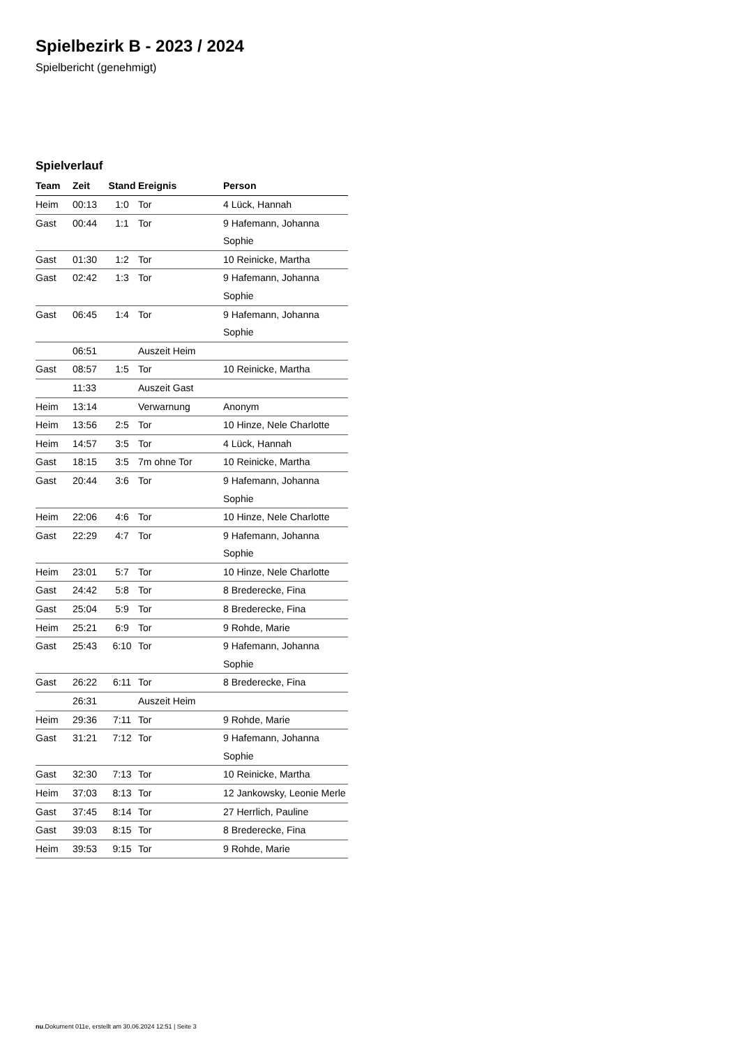Spielbezirk B - 2023 / 2024
Spielbericht (genehmigt)
Spielverlauf
| Team | Zeit | Stand | Ereignis | Person |
| --- | --- | --- | --- | --- |
| Heim | 00:13 | 1:0 | Tor | 4 Lück, Hannah |
| Gast | 00:44 | 1:1 | Tor | 9 Hafemann, Johanna Sophie |
| Gast | 01:30 | 1:2 | Tor | 10 Reinicke, Martha |
| Gast | 02:42 | 1:3 | Tor | 9 Hafemann, Johanna Sophie |
| Gast | 06:45 | 1:4 | Tor | 9 Hafemann, Johanna Sophie |
| | 06:51 | | Auszeit Heim | |
| Gast | 08:57 | 1:5 | Tor | 10 Reinicke, Martha |
| | 11:33 | | Auszeit Gast | |
| Heim | 13:14 | | Verwarnung | Anonym |
| Heim | 13:56 | 2:5 | Tor | 10 Hinze, Nele Charlotte |
| Heim | 14:57 | 3:5 | Tor | 4 Lück, Hannah |
| Gast | 18:15 | 3:5 | 7m ohne Tor | 10 Reinicke, Martha |
| Gast | 20:44 | 3:6 | Tor | 9 Hafemann, Johanna Sophie |
| Heim | 22:06 | 4:6 | Tor | 10 Hinze, Nele Charlotte |
| Gast | 22:29 | 4:7 | Tor | 9 Hafemann, Johanna Sophie |
| Heim | 23:01 | 5:7 | Tor | 10 Hinze, Nele Charlotte |
| Gast | 24:42 | 5:8 | Tor | 8 Brederecke, Fina |
| Gast | 25:04 | 5:9 | Tor | 8 Brederecke, Fina |
| Heim | 25:21 | 6:9 | Tor | 9 Rohde, Marie |
| Gast | 25:43 | 6:10 | Tor | 9 Hafemann, Johanna Sophie |
| Gast | 26:22 | 6:11 | Tor | 8 Brederecke, Fina |
| | 26:31 | | Auszeit Heim | |
| Heim | 29:36 | 7:11 | Tor | 9 Rohde, Marie |
| Gast | 31:21 | 7:12 | Tor | 9 Hafemann, Johanna Sophie |
| Gast | 32:30 | 7:13 | Tor | 10 Reinicke, Martha |
| Heim | 37:03 | 8:13 | Tor | 12 Jankowsky, Leonie Merle |
| Gast | 37:45 | 8:14 | Tor | 27 Herrlich, Pauline |
| Gast | 39:03 | 8:15 | Tor | 8 Brederecke, Fina |
| Heim | 39:53 | 9:15 | Tor | 9 Rohde, Marie |
nu.Dokument 011e, erstellt am 30.06.2024 12:51 | Seite 3